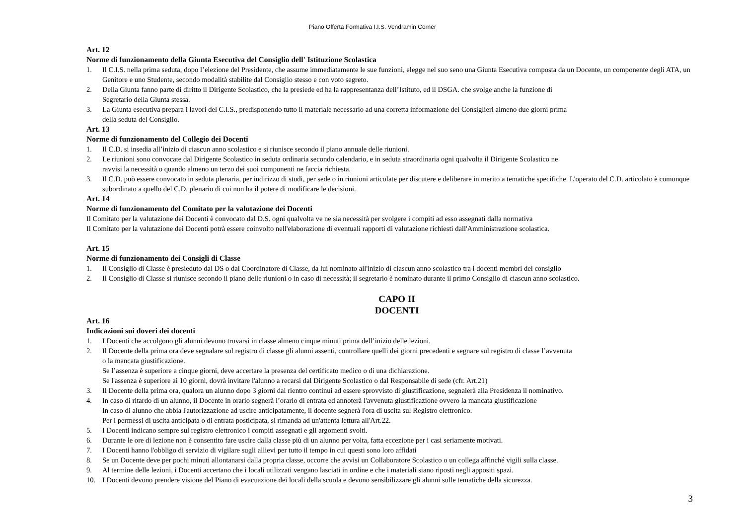Piano Offerta Formativa I.I.S. Vendramin Corner
Art. 12
Norme di funzionamento della Giunta Esecutiva del Consiglio dell' Istituzione Scolastica
1. Il C.I.S. nella prima seduta, dopo l’elezione del Presidente, che assume immediatamente le sue funzioni, elegge nel suo seno una Giunta Esecutiva composta da un Docente, un componente degli ATA, un Genitore e uno Studente, secondo modalità stabilite dal Consiglio stesso e con voto segreto.
2. Della Giunta fanno parte di diritto il Dirigente Scolastico, che la presiede ed ha la rappresentanza dell’Istituto, ed il DSGA. che svolge anche la funzione di
Segretario della Giunta stessa.
3. La Giunta esecutiva prepara i lavori del C.I.S., predisponendo tutto il materiale necessario ad una corretta informazione dei Consiglieri almeno due giorni prima
della seduta del Consiglio.
Art. 13
Norme di funzionamento del Collegio dei Docenti
1. Il C.D. si insedia all’inizio di ciascun anno scolastico e si riunisce secondo il piano annuale delle riunioni.
2. Le riunioni sono convocate dal Dirigente Scolastico in seduta ordinaria secondo calendario, e in seduta straordinaria ogni qualvolta il Dirigente Scolastico ne
ravvisi la necessità o quando almeno un terzo dei suoi componenti ne faccia richiesta.
3. Il C.D. può essere convocato in seduta plenaria, per indirizzo di studi, per sede o in riunioni articolate per discutere e deliberare in merito a tematiche specifiche. L'operato del C.D. articolato è comunque subordinato a quello del C.D. plenario di cui non ha il potere di modificare le decisioni.
Art. 14
Norme di funzionamento del Comitato per la valutazione dei Docenti
Il Comitato per la valutazione dei Docenti è convocato dal D.S. ogni qualvolta ve ne sia necessità per svolgere i compiti ad esso assegnati dalla normativa
Il Comitato per la valutazione dei Docenti potrà essere coinvolto nell'elaborazione di eventuali rapporti di valutazione richiesti dall'Amministrazione scolastica.
Art. 15
Norme di funzionamento dei Consigli di Classe
1. Il Consiglio di Classe è presieduto dal DS o dal Coordinatore di Classe, da lui nominato all'inizio di ciascun anno scolastico tra i docenti membri del consiglio
2. Il Consiglio di Classe si riunisce secondo il piano delle riunioni o in caso di necessità; il segretario è nominato durante il primo Consiglio di ciascun anno scolastico.
CAPO II
DOCENTI
Art. 16
Indicazioni sui doveri dei docenti
1. I Docenti che accolgono gli alunni devono trovarsi in classe almeno cinque minuti prima dell’inizio delle lezioni.
2. Il Docente della prima ora deve segnalare sul registro di classe gli alunni assenti, controllare quelli dei giorni precedenti e segnare sul registro di classe l’avvenuta
o la mancata giustificazione.
Se l’assenza è superiore a cinque giorni, deve accertare la presenza del certificato medico o di una dichiarazione.
Se l'assenza è superiore ai 10 giorni, dovrà invitare l'alunno a recarsi dal Dirigente Scolastico o dal Responsabile di sede (cfr. Art.21)
3. Il Docente della prima ora, qualora un alunno dopo 3 giorni dal rientro continui ad essere sprovvisto di giustificazione, segnalerà alla Presidenza il nominativo.
4. In caso di ritardo di un alunno, il Docente in orario segnerà l’orario di entrata ed annoterà l'avvenuta giustificazione ovvero la mancata giustificazione
In caso di alunno che abbia l'autorizzazione ad uscire anticipatamente, il docente segnerà l'ora di uscita sul Registro elettronico.
Per i permessi di uscita anticipata o di entrata posticipata, si rimanda ad un'attenta lettura all'Art.22.
5. I Docenti indicano sempre sul registro elettronico i compiti assegnati e gli argomenti svolti.
6. Durante le ore di lezione non è consentito fare uscire dalla classe più di un alunno per volta, fatta eccezione per i casi seriamente motivati.
7. I Docenti hanno l'obbligo di servizio di vigilare sugli allievi per tutto il tempo in cui questi sono loro affidati
8. Se un Docente deve per pochi minuti allontanarsi dalla propria classe, occorre che avvisi un Collaboratore Scolastico o un collega affinché vigili sulla classe.
9. Al termine delle lezioni, i Docenti accertano che i locali utilizzati vengano lasciati in ordine e che i materiali siano riposti negli appositi spazi.
10. I Docenti devono prendere visione del Piano di evacuazione dei locali della scuola e devono sensibilizzare gli alunni sulle tematiche della sicurezza.
3